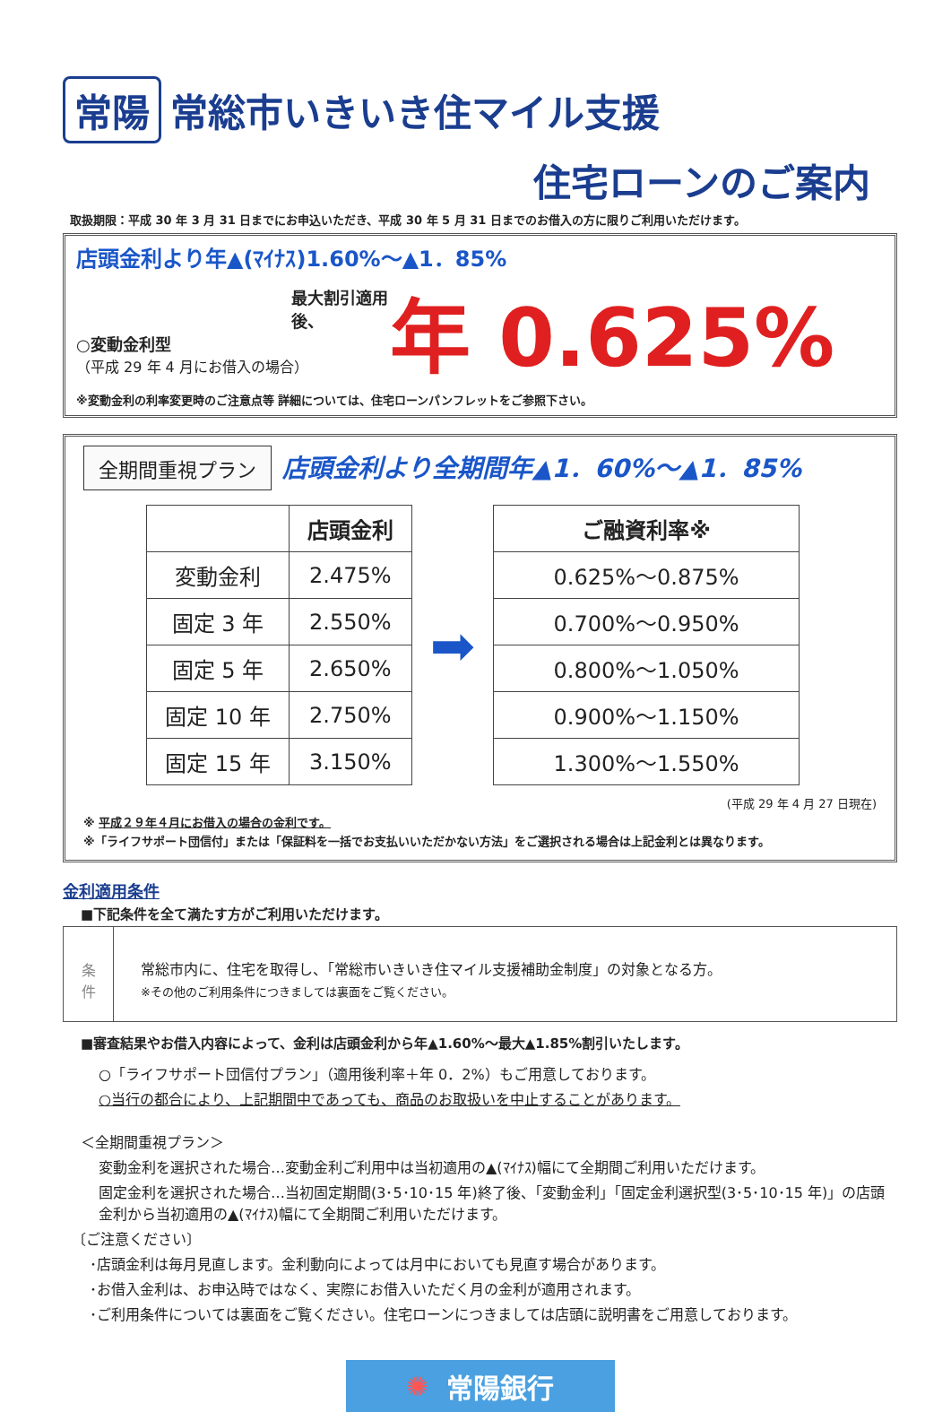常陽 常総市いきいき住マイル支援
住宅ローンのご案内
取扱期限：平成 30 年 3 月 31 日までにお申込いただき、平成 30 年 5 月 31 日までのお借入の方に限りご利用いただけます。
店頭金利より年▲(ﾏｲﾅｽ)1.60%～▲1．85%
最大割引適用後、
○変動金利型
（平成 29 年 4 月にお借入の場合）
年 0.625%
※変動金利の利率変更時のご注意点等 詳細については、住宅ローンパンフレットをご参照下さい。
全期間重視プラン 店頭金利より全期間年▲1．60%～▲1．85%
| | 店頭金利 |
| --- | --- |
| 変動金利 | 2.475% |
| 固定 3 年 | 2.550% |
| 固定 5 年 | 2.650% |
| 固定 10 年 | 2.750% |
| 固定 15 年 | 3.150% |
➡
| ご融資利率※ |
| --- |
| 0.625%～0.875% |
| 0.700%～0.950% |
| 0.800%～1.050% |
| 0.900%～1.150% |
| 1.300%～1.550% |
(平成 29 年 4 月 27 日現在)
※ 平成２９年４月にお借入の場合の金利です。
※「ライフサポート団信付」または「保証料を一括でお支払いいただかない方法」をご選択される場合は上記金利とは異なります。
金利適用条件
■下記条件を全て満たす方がご利用いただけます。
条
件
常総市内に、住宅を取得し、「常総市いきいき住マイル支援補助金制度」の対象となる方。
※その他のご利用条件につきましては裏面をご覧ください。
■審査結果やお借入内容によって、金利は店頭金利から年▲1.60%～最大▲1.85%割引いたします。
○「ライフサポート団信付プラン」（適用後利率＋年 0．2%）もご用意しております。
○当行の都合により、上記期間中であっても、商品のお取扱いを中止することがあります。
＜全期間重視プラン＞
変動金利を選択された場合…変動金利ご利用中は当初適用の▲(ﾏｲﾅｽ)幅にて全期間ご利用いただけます。
固定金利を選択された場合…当初固定期間(3･5･10･15 年)終了後、「変動金利」「固定金利選択型(3･5･10･15 年)」の店頭金利から当初適用の▲(ﾏｲﾅｽ)幅にて全期間ご利用いただけます。
〔ご注意ください〕
･店頭金利は毎月見直します。金利動向によっては月中においても見直す場合があります。
･お借入金利は、お申込時ではなく、実際にお借入いただく月の金利が適用されます。
･ご利用条件については裏面をご覧ください。住宅ローンにつきましては店頭に説明書をご用意しております。
✺ 常陽銀行